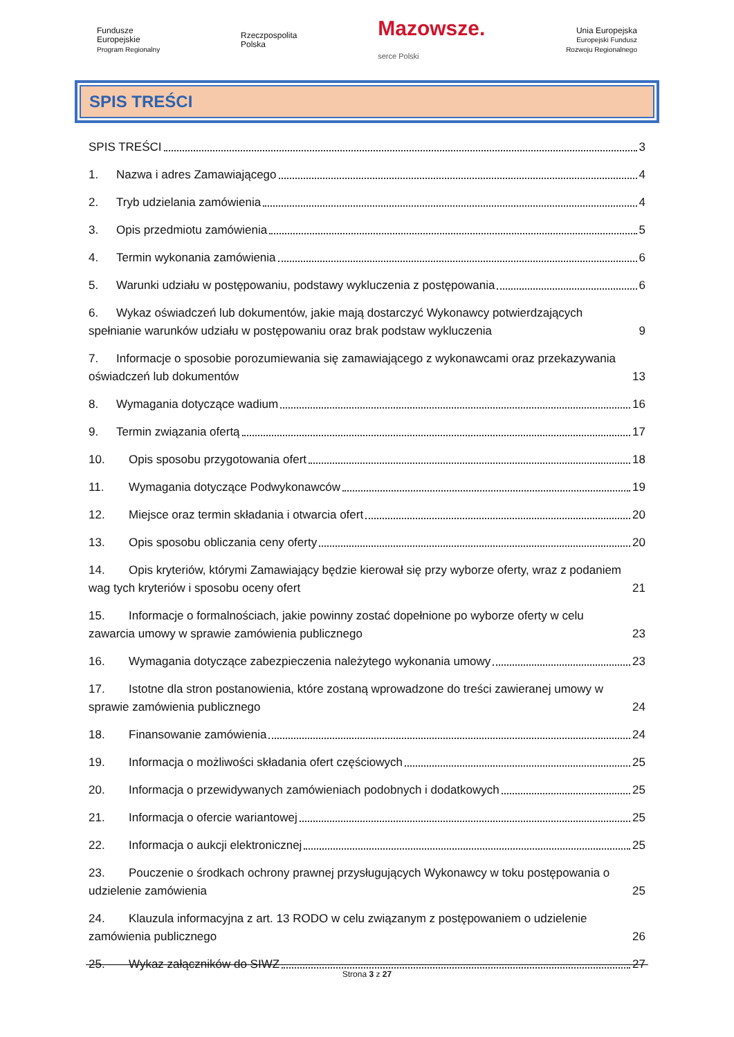Fundusze
Europejskie
Program Regionalny
Rzeczpospolita
Polska
Mazowsze.
serce Polski
Unia Europejska
Europejski Fundusz
Rozwoju Regionalnego
SPIS TREŚCI
SPIS TREŚCI 3
1. Nazwa i adres Zamawiającego 4
2. Tryb udzielania zamówienia 4
3. Opis przedmiotu zamówienia 5
4. Termin wykonania zamówienia 6
5. Warunki udziału w postępowaniu, podstawy wykluczenia z postępowania 6
6. Wykaz oświadczeń lub dokumentów, jakie mają dostarczyć Wykonawcy potwierdzających spełnianie warunków udziału w postępowaniu oraz brak podstaw wykluczenia 9
7. Informacje o sposobie porozumiewania się zamawiającego z wykonawcami oraz przekazywania oświadczeń lub dokumentów 13
8. Wymagania dotyczące wadium 16
9. Termin związania ofertą 17
10. Opis sposobu przygotowania ofert 18
11. Wymagania dotyczące Podwykonawców 19
12. Miejsce oraz termin składania i otwarcia ofert 20
13. Opis sposobu obliczania ceny oferty 20
14. Opis kryteriów, którymi Zamawiający będzie kierował się przy wyborze oferty, wraz z podaniem wag tych kryteriów i sposobu oceny ofert 21
15. Informacje o formalnościach, jakie powinny zostać dopełnione po wyborze oferty w celu zawarcia umowy w sprawie zamówienia publicznego 23
16. Wymagania dotyczące zabezpieczenia należytego wykonania umowy 23
17. Istotne dla stron postanowienia, które zostaną wprowadzone do treści zawieranej umowy w sprawie zamówienia publicznego 24
18. Finansowanie zamówienia 24
19. Informacja o możliwości składania ofert częściowych 25
20. Informacja o przewidywanych zamówieniach podobnych i dodatkowych 25
21. Informacja o ofercie wariantowej 25
22. Informacja o aukcji elektronicznej 25
23. Pouczenie o środkach ochrony prawnej przysługujących Wykonawcy w toku postępowania o udzielenie zamówienia 25
24. Klauzula informacyjna z art. 13 RODO w celu związanym z postępowaniem o udzielenie zamówienia publicznego 26
25. Wykaz załączników do SIWZ 27
Strona 3 z 27